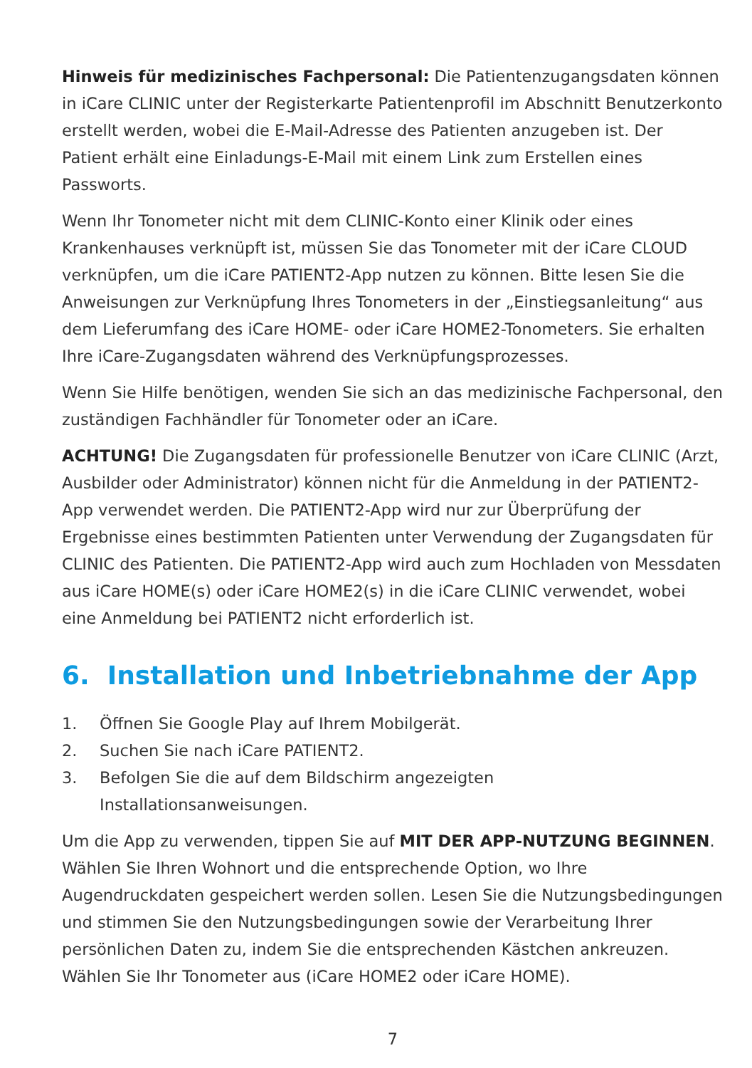Hinweis für medizinisches Fachpersonal: Die Patientenzugangsdaten können in iCare CLINIC unter der Registerkarte Patientenprofil im Abschnitt Benutzerkonto erstellt werden, wobei die E-Mail-Adresse des Patienten anzugeben ist. Der Patient erhält eine Einladungs-E-Mail mit einem Link zum Erstellen eines Passworts.
Wenn Ihr Tonometer nicht mit dem CLINIC-Konto einer Klinik oder eines Krankenhauses verknüpft ist, müssen Sie das Tonometer mit der iCare CLOUD verknüpfen, um die iCare PATIENT2-App nutzen zu können. Bitte lesen Sie die Anweisungen zur Verknüpfung Ihres Tonometers in der „Einstiegsanleitung“ aus dem Lieferumfang des iCare HOME- oder iCare HOME2-Tonometers. Sie erhalten Ihre iCare-Zugangsdaten während des Verknüpfungsprozesses.
Wenn Sie Hilfe benötigen, wenden Sie sich an das medizinische Fachpersonal, den zuständigen Fachhändler für Tonometer oder an iCare.
ACHTUNG! Die Zugangsdaten für professionelle Benutzer von iCare CLINIC (Arzt, Ausbilder oder Administrator) können nicht für die Anmeldung in der PATIENT2-App verwendet werden. Die PATIENT2-App wird nur zur Überprüfung der Ergebnisse eines bestimmten Patienten unter Verwendung der Zugangsdaten für CLINIC des Patienten. Die PATIENT2-App wird auch zum Hochladen von Messdaten aus iCare HOME(s) oder iCare HOME2(s) in die iCare CLINIC verwendet, wobei eine Anmeldung bei PATIENT2 nicht erforderlich ist.
6. Installation und Inbetriebnahme der App
1. Öffnen Sie Google Play auf Ihrem Mobilgerät.
2. Suchen Sie nach iCare PATIENT2.
3. Befolgen Sie die auf dem Bildschirm angezeigten
Installationsanweisungen.
Um die App zu verwenden, tippen Sie auf MIT DER APP-NUTZUNG BEGINNEN. Wählen Sie Ihren Wohnort und die entsprechende Option, wo Ihre Augendruckdaten gespeichert werden sollen. Lesen Sie die Nutzungsbedingungen und stimmen Sie den Nutzungsbedingungen sowie der Verarbeitung Ihrer persönlichen Daten zu, indem Sie die entsprechenden Kästchen ankreuzen. Wählen Sie Ihr Tonometer aus (iCare HOME2 oder iCare HOME).
7